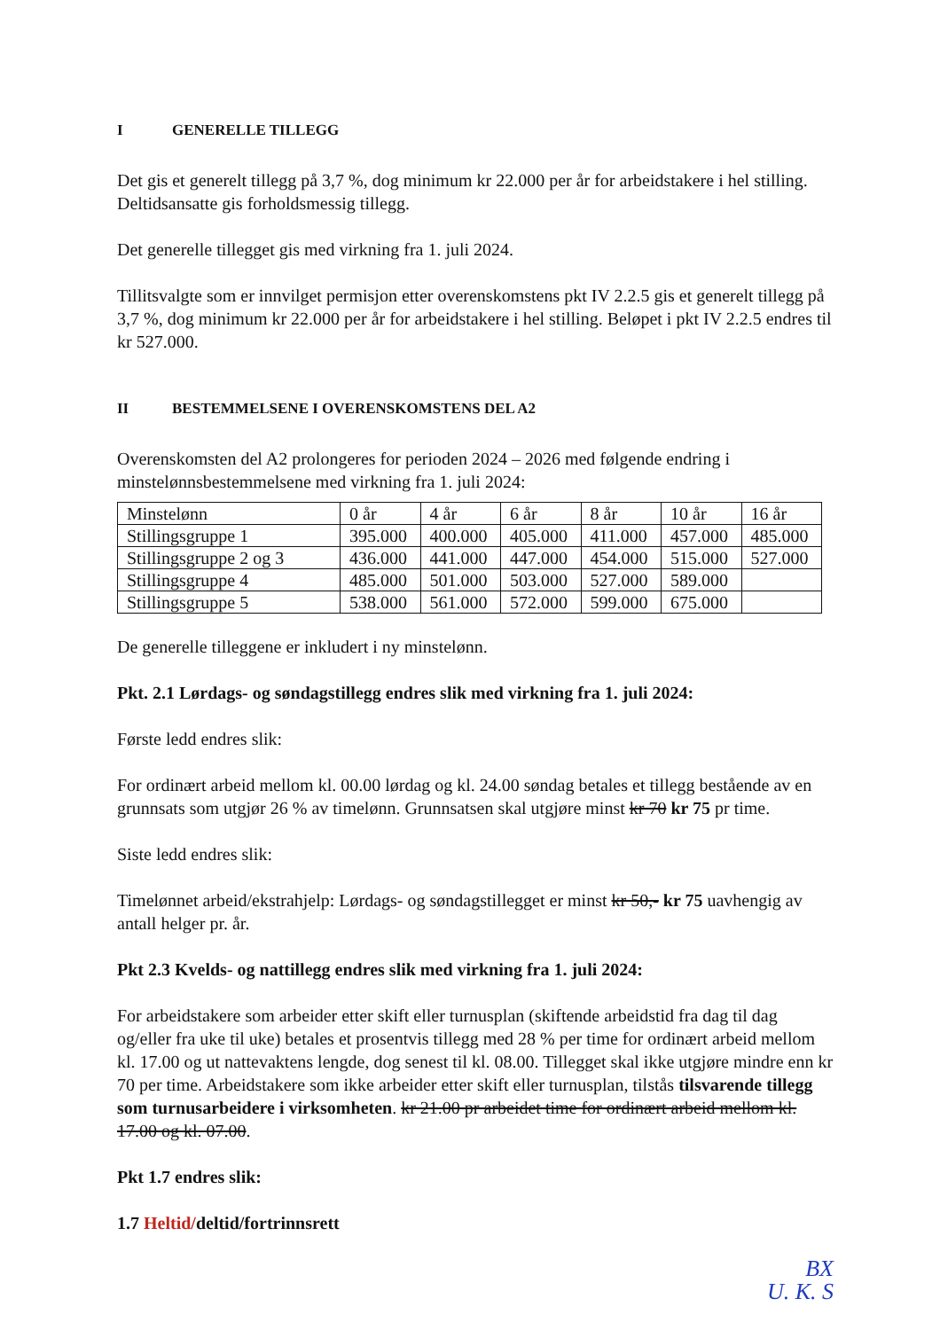I GENERELLE TILLEGG
Det gis et generelt tillegg på 3,7 %, dog minimum kr 22.000 per år for arbeidstakere i hel stilling. Deltidsansatte gis forholdsmessig tillegg.
Det generelle tillegget gis med virkning fra 1. juli 2024.
Tillitsvalgte som er innvilget permisjon etter overenskomstens pkt IV 2.2.5 gis et generelt tillegg på 3,7 %, dog minimum kr 22.000 per år for arbeidstakere i hel stilling. Beløpet i pkt IV 2.2.5 endres til kr 527.000.
II BESTEMMELSENE I OVERENSKOMSTENS DEL A2
Overenskomsten del A2 prolongeres for perioden 2024 – 2026 med følgende endring i minstelønnsbestemmelsene med virkning fra 1. juli 2024:
| Minstelønn | 0 år | 4 år | 6 år | 8 år | 10 år | 16 år |
| Stillingsgruppe 1 | 395.000 | 400.000 | 405.000 | 411.000 | 457.000 | 485.000 |
| Stillingsgruppe 2 og 3 | 436.000 | 441.000 | 447.000 | 454.000 | 515.000 | 527.000 |
| Stillingsgruppe 4 | 485.000 | 501.000 | 503.000 | 527.000 | 589.000 | |
| Stillingsgruppe 5 | 538.000 | 561.000 | 572.000 | 599.000 | 675.000 | |
De generelle tilleggene er inkludert i ny minstelønn.
Pkt. 2.1 Lørdags- og søndagstillegg endres slik med virkning fra 1. juli 2024:
Første ledd endres slik:
For ordinært arbeid mellom kl. 00.00 lørdag og kl. 24.00 søndag betales et tillegg bestående av en grunnsats som utgjør 26 % av timelønn. Grunnsatsen skal utgjøre minst kr 70 kr 75 pr time.
Siste ledd endres slik:
Timelønnet arbeid/ekstrahjelp: Lørdags- og søndagstillegget er minst kr 50,- kr 75 uavhengig av antall helger pr. år.
Pkt 2.3 Kvelds- og nattillegg endres slik med virkning fra 1. juli 2024:
For arbeidstakere som arbeider etter skift eller turnusplan (skiftende arbeidstid fra dag til dag og/eller fra uke til uke) betales et prosentvis tillegg med 28 % per time for ordinært arbeid mellom kl. 17.00 og ut nattevaktens lengde, dog senest til kl. 08.00. Tillegget skal ikke utgjøre mindre enn kr 70 per time. Arbeidstakere som ikke arbeider etter skift eller turnusplan, tilstås tilsvarende tillegg som turnusarbeidere i virksomheten. kr 21.00 pr arbeidet time for ordinært arbeid mellom kl. 17.00 og kl. 07.00.
Pkt 1.7 endres slik:
1.7 Heltid/deltid/fortrinnsrett
BX
U. K. S